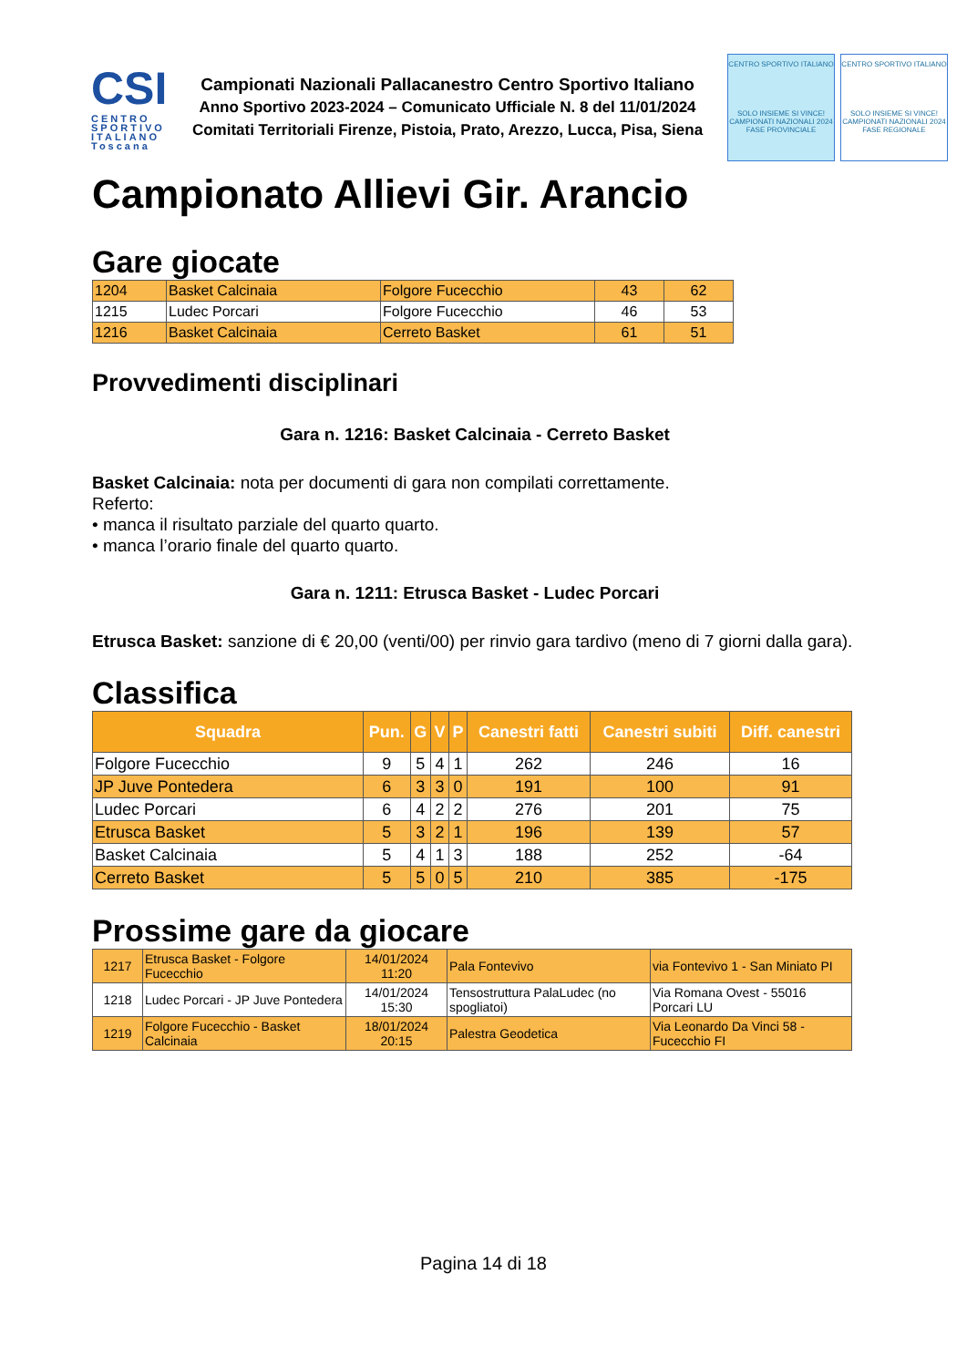CSI
CENTRO SPORTIVO ITALIANO
Toscana
Campionati Nazionali Pallacanestro Centro Sportivo Italiano
Anno Sportivo 2023-2024 – Comunicato Ufficiale N. 8 del 11/01/2024
Comitati Territoriali Firenze, Pistoia, Prato, Arezzo, Lucca, Pisa, Siena
CENTRO SPORTIVO ITALIANO
SOLO INSIEME SI VINCE!
CAMPIONATI NAZIONALI 2024
FASE PROVINCIALE
CENTRO SPORTIVO ITALIANO
SOLO INSIEME SI VINCE!
CAMPIONATI NAZIONALI 2024
FASE REGIONALE
Campionato Allievi Gir. Arancio
Gare giocate
| 1204 | Basket Calcinaia | Folgore Fucecchio | 43 | 62 |
| 1215 | Ludec Porcari | Folgore Fucecchio | 46 | 53 |
| 1216 | Basket Calcinaia | Cerreto Basket | 61 | 51 |
Provvedimenti disciplinari
Gara n. 1216: Basket Calcinaia - Cerreto Basket
Basket Calcinaia: nota per documenti di gara non compilati correttamente.
Referto:
• manca il risultato parziale del quarto quarto.
• manca l’orario finale del quarto quarto.
Gara n. 1211: Etrusca Basket - Ludec Porcari
Etrusca Basket: sanzione di € 20,00 (venti/00) per rinvio gara tardivo (meno di 7 giorni dalla gara).
Classifica
| Squadra | Pun. | G | V | P | Canestri fatti | Canestri subiti | Diff. canestri |
| --- | --- | --- | --- | --- | --- | --- | --- |
| Folgore Fucecchio | 9 | 5 | 4 | 1 | 262 | 246 | 16 |
| JP Juve Pontedera | 6 | 3 | 3 | 0 | 191 | 100 | 91 |
| Ludec Porcari | 6 | 4 | 2 | 2 | 276 | 201 | 75 |
| Etrusca Basket | 5 | 3 | 2 | 1 | 196 | 139 | 57 |
| Basket Calcinaia | 5 | 4 | 1 | 3 | 188 | 252 | -64 |
| Cerreto Basket | 5 | 5 | 0 | 5 | 210 | 385 | -175 |
Prossime gare da giocare
| 1217 | Etrusca Basket - Folgore Fucecchio | 14/01/2024 11:20 | Pala Fontevivo | via Fontevivo 1 - San Miniato PI |
| 1218 | Ludec Porcari - JP Juve Pontedera | 14/01/2024 15:30 | Tensostruttura PalaLudec (no spogliatoi) | Via Romana Ovest - 55016 Porcari LU |
| 1219 | Folgore Fucecchio - Basket Calcinaia | 18/01/2024 20:15 | Palestra Geodetica | Via Leonardo Da Vinci 58 - Fucecchio FI |
Pagina 14 di 18